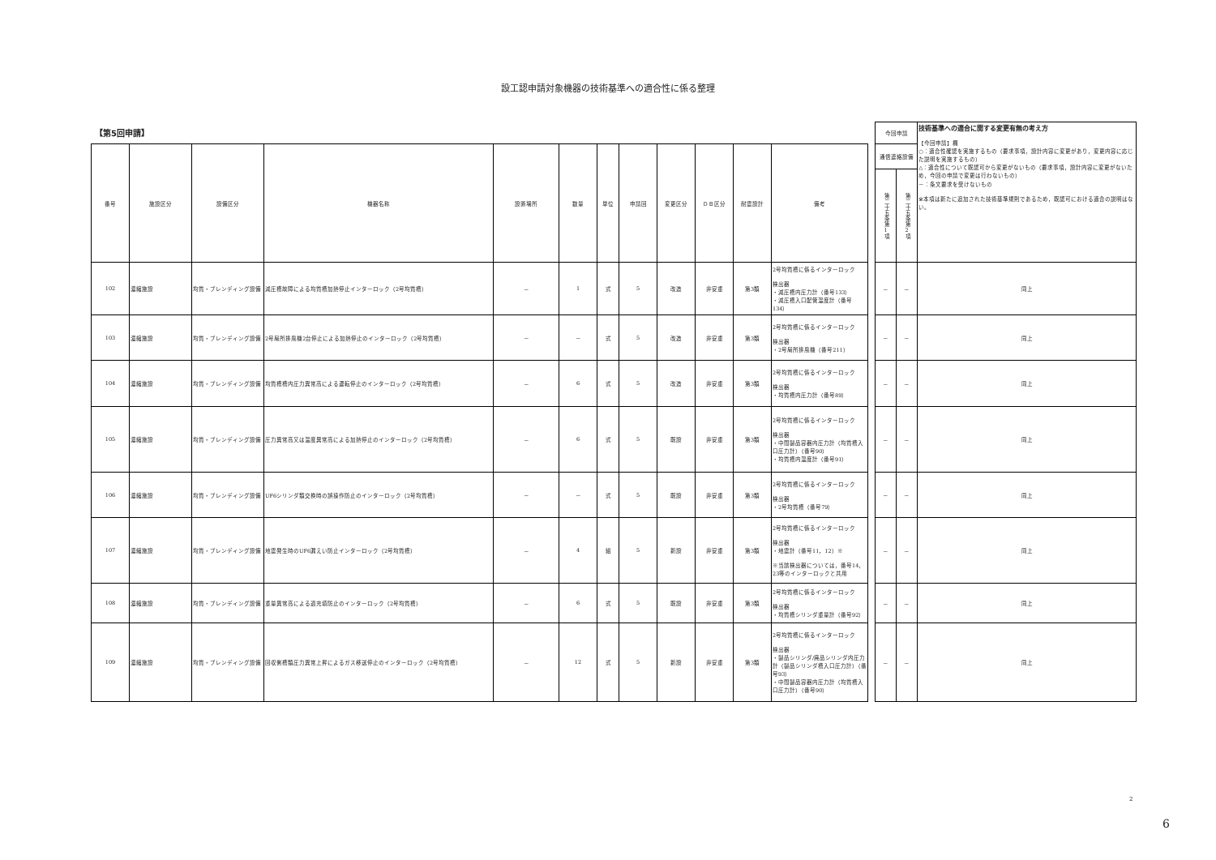設工認申請対象機器の技術基準への適合性に係る整理
【第5回申請】
| 番号 | 施設区分 | 設備区分 | 機器名称 | 設置場所 | 数量 | 単位 | 申請回 | 変更区分 | ＤＢ区分 | 耐震設計 | 備考 |
| --- | --- | --- | --- | --- | --- | --- | --- | --- | --- | --- | --- |
| 102 | 濃縮施設 | 均質・ブレンディング設備 | 減圧槽故障による均質槽加熱停止インターロック（2号均質槽） | － | 1 | 式 | 5 | 改造 | 非安重 | 第3類 | 2号均質槽に係るインターロック 検出器 ・減圧槽内圧力計（番号133） ・減圧槽入口配管温度計（番号134） |
| 103 | 濃縮施設 | 均質・ブレンディング設備 | 2号局所排風機2台停止による加熱停止のインターロック（2号均質槽） | － | － | 式 | 5 | 改造 | 非安重 | 第3類 | 2号均質槽に係るインターロック 検出器 ・2号局所排風機（番号211） |
| 104 | 濃縮施設 | 均質・ブレンディング設備 | 均質槽槽内圧力異常高による運転停止のインターロック（2号均質槽） | － | 6 | 式 | 5 | 改造 | 非安重 | 第3類 | 2号均質槽に係るインターロック 検出器 ・均質槽内圧力計（番号89） |
| 105 | 濃縮施設 | 均質・ブレンディング設備 | 圧力異常高又は温度異常高による加熱停止のインターロック（2号均質槽） | － | 6 | 式 | 5 | 既設 | 非安重 | 第3類 | 2号均質槽に係るインターロック 検出器 ・中間製品容器内圧力計（均質槽入口圧力計）（番号90） ・均質槽内温度計（番号91） |
| 106 | 濃縮施設 | 均質・ブレンディング設備 | UF6シリンダ類交換時の誤操作防止のインターロック（2号均質槽） | － | － | 式 | 5 | 既設 | 非安重 | 第3類 | 2号均質槽に係るインターロック 検出器 ・2号均質槽（番号79） |
| 107 | 濃縮施設 | 均質・ブレンディング設備 | 地震発生時のUF6漏えい防止インターロック（2号均質槽） | － | 4 | 組 | 5 | 新設 | 非安重 | 第3類 | 2号均質槽に係るインターロック 検出器 ・地震計（番号11，12）※ ※当該検出器については，番号14，23等のインターロックと共用 |
| 108 | 濃縮施設 | 均質・ブレンディング設備 | 重量異常高による過充填防止のインターロック（2号均質槽） | － | 6 | 式 | 5 | 既設 | 非安重 | 第3類 | 2号均質槽に係るインターロック 検出器 ・均質槽シリンダ重量計（番号92） |
| 109 | 濃縮施設 | 均質・ブレンディング設備 | 回収側槽類圧力異常上昇によるガス移送停止のインターロック（2号均質槽） | － | 12 | 式 | 5 | 新設 | 非安重 | 第3類 | 2号均質槽に係るインターロック 検出器 ・製品シリンダ/廃品シリンダ内圧力計（製品シリンダ槽入口圧力計）（番号93） ・中間製品容器内圧力計（均質槽入口圧力計）（番号90） |
| 今回申請 | | 技術基準への適合に関する変更有無の考え方 【今回申請】欄 ○：適合性確認を実施するもの（要求事項，設計内容に変更があり，変更内容に応じた説明を実施するもの） △：適合性について既認可から変更がないもの（要求事項，設計内容に変更がないため，今回の申請で変更は行わないもの） －：条文要求を受けないもの ※本項は新たに追加された技術基準規則であるため，既認可における適合の説明はない。 |
| 通信連絡設備 | | |
| 第二十五条第1項 | 第二十五条第2項 | |
| － | － | 同上 |
| － | － | 同上 |
| － | － | 同上 |
| － | － | 同上 |
| － | － | 同上 |
| － | － | 同上 |
| － | － | 同上 |
| － | － | 同上 |
2
6